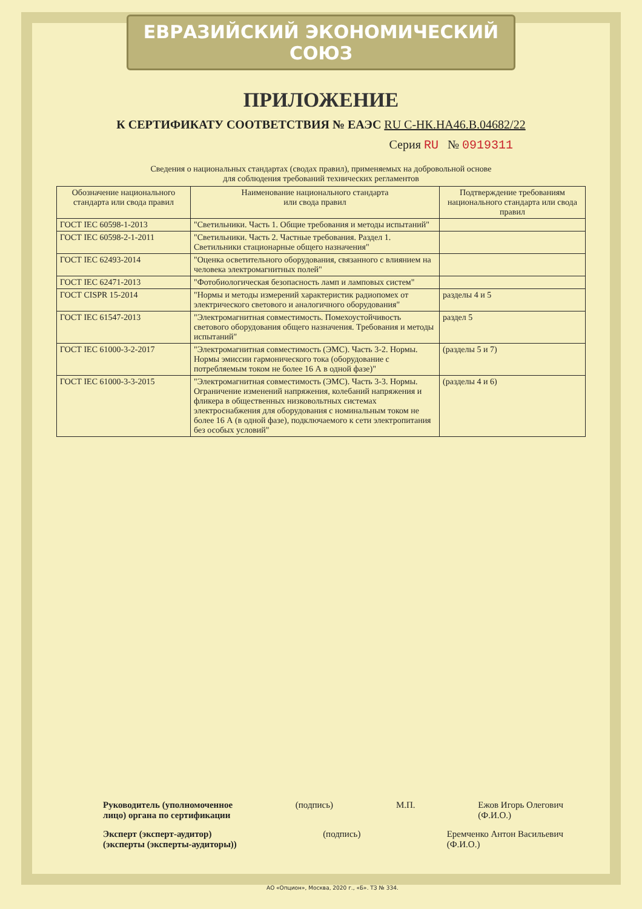ЕВРАЗИЙСКИЙ ЭКОНОМИЧЕСКИЙ СОЮЗ
ПРИЛОЖЕНИЕ
К СЕРТИФИКАТУ СООТВЕТСТВИЯ № ЕАЭС RU С-НК.НА46.В.04682/22
Серия RU № 0919311
Сведения о национальных стандартах (сводах правил), применяемых на добровольной основе
для соблюдения требований технических регламентов
| Обозначение национального стандарта или свода правил | Наименование национального стандарта или свода правил | Подтверждение требованиям национального стандарта или свода правил |
| --- | --- | --- |
| ГОСТ IEC 60598-1-2013 | "Светильники. Часть 1. Общие требования и методы испытаний" | |
| ГОСТ IEC 60598-2-1-2011 | "Светильники. Часть 2. Частные требования. Раздел 1. Светильники стационарные общего назначения" | |
| ГОСТ IEC 62493-2014 | "Оценка осветительного оборудования, связанного с влиянием на человека электромагнитных полей" | |
| ГОСТ IEC 62471-2013 | "Фотобиологическая безопасность ламп и ламповых систем" | |
| ГОСТ CISPR 15-2014 | "Нормы и методы измерений характеристик радиопомех от электрического светового и аналогичного оборудования" | разделы 4 и 5 |
| ГОСТ IEC 61547-2013 | "Электромагнитная совместимость. Помехоустойчивость светового оборудования общего назначения. Требования и методы испытаний" | раздел 5 |
| ГОСТ IEC 61000-3-2-2017 | "Электромагнитная совместимость (ЭМС). Часть 3-2. Нормы. Нормы эмиссии гармонического тока (оборудование с потребляемым током не более 16 А в одной фазе)" | (разделы 5 и 7) |
| ГОСТ IEC 61000-3-3-2015 | "Электромагнитная совместимость (ЭМС). Часть 3-3. Нормы. Ограничение изменений напряжения, колебаний напряжения и фликера в общественных низковольтных системах электроснабжения для оборудования с номинальным током не более 16 А (в одной фазе), подключаемого к сети электропитания без особых условий" | (разделы 4 и 6) |
Руководитель (уполномоченное
лицо) органа по сертификации (подпись) М.П. Ежов Игорь Олегович
(Ф.И.О.)
Эксперт (эксперт-аудитор)
(эксперты (эксперты-аудиторы)) (подпись) Еремченко Антон Васильевич
(Ф.И.О.)
АО «Опцион», Москва, 2020 г., «Б». ТЗ № 334.